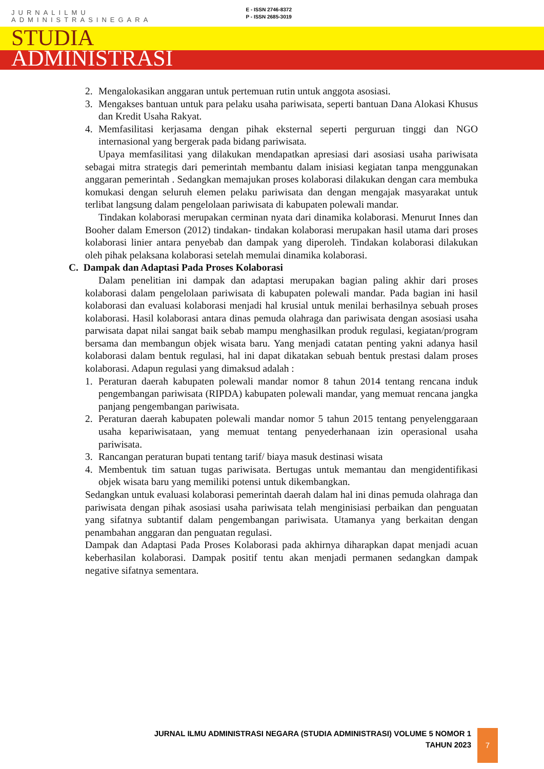JURNALILMU
ADMINISTRASINEGARA
E - ISSN 2746-8372
P - ISSN 2685-3019
STUDIA
ADMINISTRASI
2. Mengalokasikan anggaran untuk pertemuan rutin untuk anggota asosiasi.
3. Mengakses bantuan untuk para pelaku usaha pariwisata, seperti bantuan Dana Alokasi Khusus dan Kredit Usaha Rakyat.
4. Memfasilitasi kerjasama dengan pihak eksternal seperti perguruan tinggi dan NGO internasional yang bergerak pada bidang pariwisata.
Upaya memfasilitasi yang dilakukan mendapatkan apresiasi dari asosiasi usaha pariwisata sebagai mitra strategis dari pemerintah membantu dalam inisiasi kegiatan tanpa menggunakan anggaran pemerintah . Sedangkan memajukan proses kolaborasi dilakukan dengan cara membuka komukasi dengan seluruh elemen pelaku pariwisata dan dengan mengajak masyarakat untuk terlibat langsung dalam pengelolaan pariwisata di kabupaten polewali mandar.
Tindakan kolaborasi merupakan cerminan nyata dari dinamika kolaborasi. Menurut Innes dan Booher dalam Emerson (2012) tindakan- tindakan kolaborasi merupakan hasil utama dari proses kolaborasi linier antara penyebab dan dampak yang diperoleh. Tindakan kolaborasi dilakukan oleh pihak pelaksana kolaborasi setelah memulai dinamika kolaborasi.
C. Dampak dan Adaptasi Pada Proses Kolaborasi
Dalam penelitian ini dampak dan adaptasi merupakan bagian paling akhir dari proses kolaborasi dalam pengelolaan pariwisata di kabupaten polewali mandar. Pada bagian ini hasil kolaborasi dan evaluasi kolaborasi menjadi hal krusial untuk menilai berhasilnya sebuah proses kolaborasi. Hasil kolaborasi antara dinas pemuda olahraga dan pariwisata dengan asosiasi usaha parwisata dapat nilai sangat baik sebab mampu menghasilkan produk regulasi, kegiatan/program bersama dan membangun objek wisata baru. Yang menjadi catatan penting yakni adanya hasil kolaborasi dalam bentuk regulasi, hal ini dapat dikatakan sebuah bentuk prestasi dalam proses kolaborasi. Adapun regulasi yang dimaksud adalah :
1. Peraturan daerah kabupaten polewali mandar nomor 8 tahun 2014 tentang rencana induk pengembangan pariwisata (RIPDA) kabupaten polewali mandar, yang memuat rencana jangka panjang pengembangan pariwisata.
2. Peraturan daerah kabupaten polewali mandar nomor 5 tahun 2015 tentang penyelenggaraan usaha kepariwisataan, yang memuat tentang penyederhanaan izin operasional usaha pariwisata.
3. Rancangan peraturan bupati tentang tarif/ biaya masuk destinasi wisata
4. Membentuk tim satuan tugas pariwisata. Bertugas untuk memantau dan mengidentifikasi objek wisata baru yang memiliki potensi untuk dikembangkan.
Sedangkan untuk evaluasi kolaborasi pemerintah daerah dalam hal ini dinas pemuda olahraga dan pariwisata dengan pihak asosiasi usaha pariwisata telah menginisiasi perbaikan dan penguatan yang sifatnya subtantif dalam pengembangan pariwisata. Utamanya yang berkaitan dengan penambahan anggaran dan penguatan regulasi.
Dampak dan Adaptasi Pada Proses Kolaborasi pada akhirnya diharapkan dapat menjadi acuan keberhasilan kolaborasi. Dampak positif tentu akan menjadi permanen sedangkan dampak negative sifatnya sementara.
JURNAL ILMU ADMINISTRASI NEGARA (STUDIA ADMINISTRASI) VOLUME 5 NOMOR 1
TAHUN 2023
7